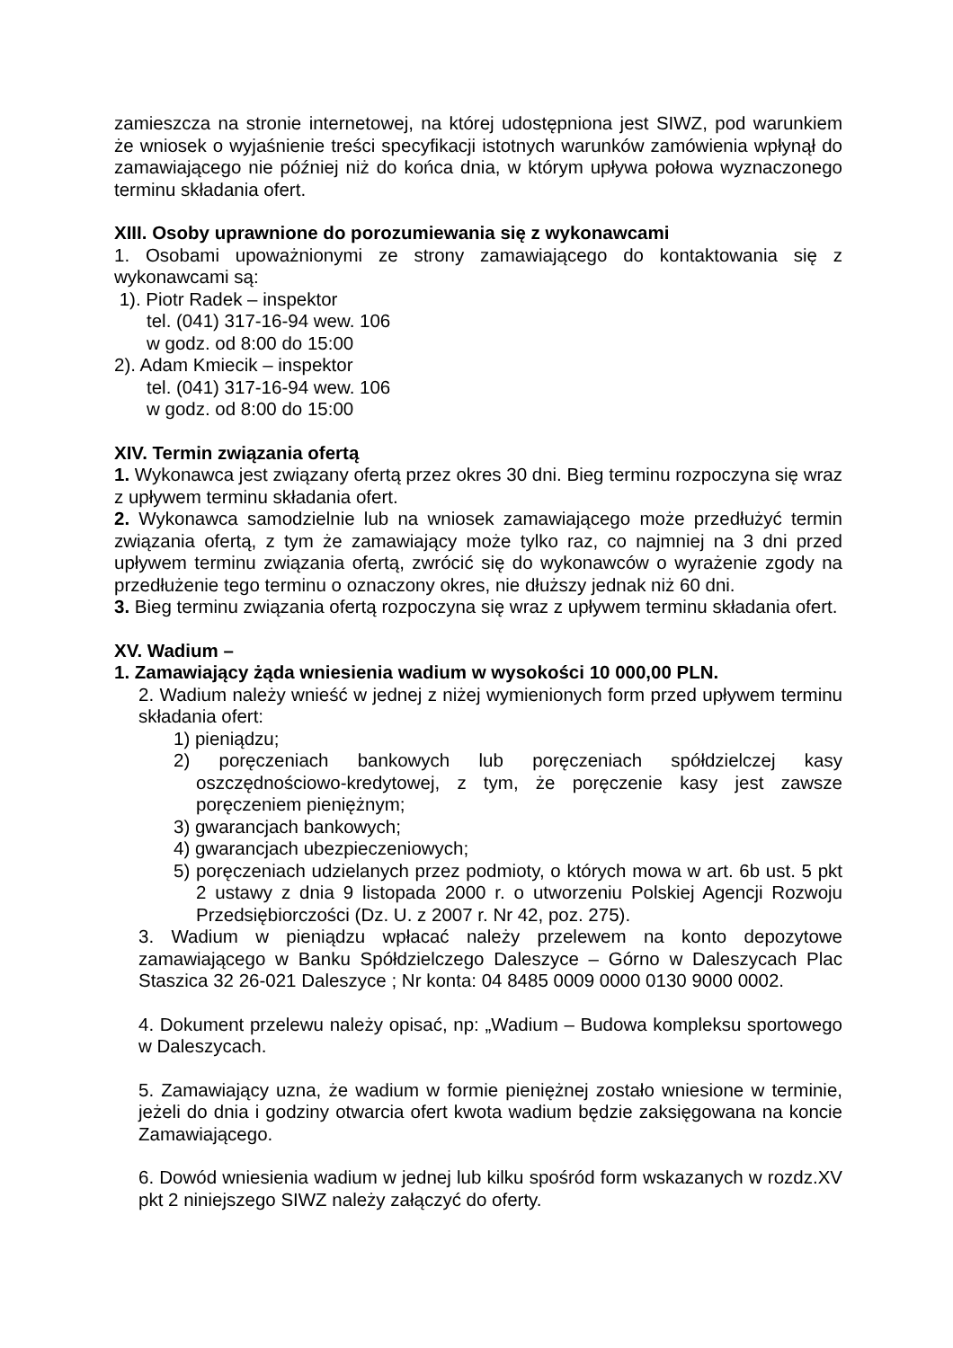zamieszcza na stronie internetowej, na której udostępniona jest SIWZ, pod warunkiem że wniosek o wyjaśnienie treści specyfikacji istotnych warunków zamówienia wpłynął do zamawiającego nie później niż do końca dnia, w którym upływa połowa wyznaczonego terminu składania ofert.
XIII. Osoby uprawnione do porozumiewania się z wykonawcami
1. Osobami upoważnionymi ze strony zamawiającego do kontaktowania się z wykonawcami są:
1). Piotr Radek – inspektor
tel. (041) 317-16-94 wew. 106
w godz. od 8:00 do 15:00
2). Adam Kmiecik – inspektor
tel. (041) 317-16-94 wew. 106
w godz. od 8:00 do 15:00
XIV. Termin związania ofertą
1. Wykonawca jest związany ofertą przez okres 30 dni. Bieg terminu rozpoczyna się wraz z upływem terminu składania ofert.
2. Wykonawca samodzielnie lub na wniosek zamawiającego może przedłużyć termin związania ofertą, z tym że zamawiający może tylko raz, co najmniej na 3 dni przed upływem terminu związania ofertą, zwrócić się do wykonawców o wyrażenie zgody na przedłużenie tego terminu o oznaczony okres, nie dłuższy jednak niż 60 dni.
3. Bieg terminu związania ofertą rozpoczyna się wraz z upływem terminu składania ofert.
XV. Wadium –
1. Zamawiający żąda wniesienia wadium w wysokości 10 000,00 PLN.
2. Wadium należy wnieść w jednej z niżej wymienionych form przed upływem terminu składania ofert:
1) pieniądzu;
2) poręczeniach bankowych lub poręczeniach spółdzielczej kasy oszczędnościowo-kredytowej, z tym, że poręczenie kasy jest zawsze poręczeniem pieniężnym;
3) gwarancjach bankowych;
4) gwarancjach ubezpieczeniowych;
5) poręczeniach udzielanych przez podmioty, o których mowa w art. 6b ust. 5 pkt 2 ustawy z dnia 9 listopada 2000 r. o utworzeniu Polskiej Agencji Rozwoju Przedsiębiorczości (Dz. U. z 2007 r. Nr 42, poz. 275).
3. Wadium w pieniądzu wpłacać należy przelewem na konto depozytowe zamawiającego w Banku Spółdzielczego Daleszyce – Górno w Daleszycach Plac Staszica 32 26-021 Daleszyce ; Nr konta: 04 8485 0009 0000 0130 9000 0002.
4. Dokument przelewu należy opisać, np: „Wadium – Budowa kompleksu sportowego w Daleszycach.
5. Zamawiający uzna, że wadium w formie pieniężnej zostało wniesione w terminie, jeżeli do dnia i godziny otwarcia ofert kwota wadium będzie zaksięgowana na koncie Zamawiającego.
6. Dowód wniesienia wadium w jednej lub kilku spośród form wskazanych w rozdz.XV pkt 2 niniejszego SIWZ należy załączyć do oferty.